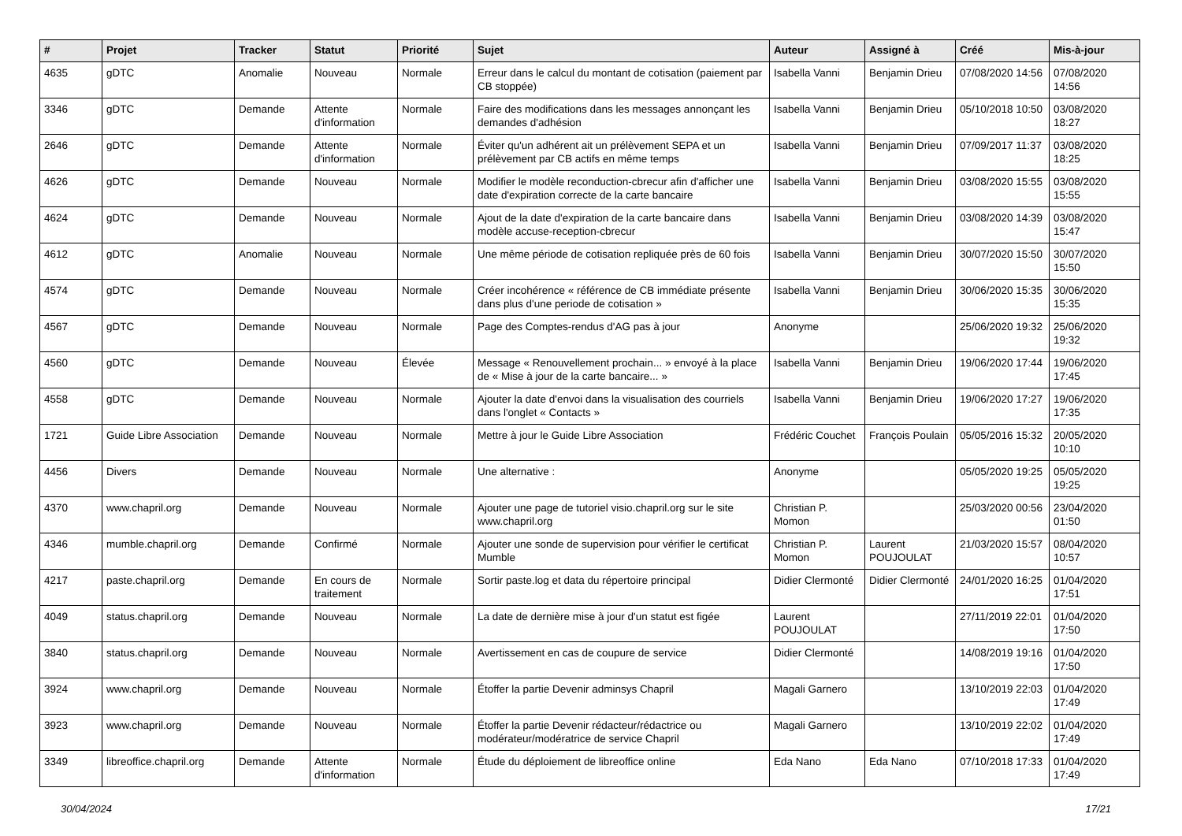| # | Projet | Tracker | Statut | Priorité | Sujet | Auteur | Assigné à | Créé | Mis-à-jour |
| --- | --- | --- | --- | --- | --- | --- | --- | --- | --- |
| 4635 | gDTC | Anomalie | Nouveau | Normale | Erreur dans le calcul du montant de cotisation (paiement par CB stoppée) | Isabella Vanni | Benjamin Drieu | 07/08/2020 14:56 | 07/08/2020 14:56 |
| 3346 | gDTC | Demande | Attente d'information | Normale | Faire des modifications dans les messages annonçant les demandes d'adhésion | Isabella Vanni | Benjamin Drieu | 05/10/2018 10:50 | 03/08/2020 18:27 |
| 2646 | gDTC | Demande | Attente d'information | Normale | Éviter qu'un adhérent ait un prélèvement SEPA et un prélèvement par CB actifs en même temps | Isabella Vanni | Benjamin Drieu | 07/09/2017 11:37 | 03/08/2020 18:25 |
| 4626 | gDTC | Demande | Nouveau | Normale | Modifier le modèle reconduction-cbrecur afin d'afficher une date d'expiration correcte de la carte bancaire | Isabella Vanni | Benjamin Drieu | 03/08/2020 15:55 | 03/08/2020 15:55 |
| 4624 | gDTC | Demande | Nouveau | Normale | Ajout de la date d'expiration de la carte bancaire dans modèle accuse-reception-cbrecur | Isabella Vanni | Benjamin Drieu | 03/08/2020 14:39 | 03/08/2020 15:47 |
| 4612 | gDTC | Anomalie | Nouveau | Normale | Une même période de cotisation repliquée près de 60 fois | Isabella Vanni | Benjamin Drieu | 30/07/2020 15:50 | 30/07/2020 15:50 |
| 4574 | gDTC | Demande | Nouveau | Normale | Créer incohérence « référence de CB immédiate présente dans plus d'une periode de cotisation » | Isabella Vanni | Benjamin Drieu | 30/06/2020 15:35 | 30/06/2020 15:35 |
| 4567 | gDTC | Demande | Nouveau | Normale | Page des Comptes-rendus d'AG pas à jour | Anonyme | | 25/06/2020 19:32 | 25/06/2020 19:32 |
| 4560 | gDTC | Demande | Nouveau | Élevée | Message « Renouvellement prochain... » envoyé à la place de « Mise à jour de la carte bancaire... » | Isabella Vanni | Benjamin Drieu | 19/06/2020 17:44 | 19/06/2020 17:45 |
| 4558 | gDTC | Demande | Nouveau | Normale | Ajouter la date d'envoi dans la visualisation des courriels dans l'onglet « Contacts » | Isabella Vanni | Benjamin Drieu | 19/06/2020 17:27 | 19/06/2020 17:35 |
| 1721 | Guide Libre Association | Demande | Nouveau | Normale | Mettre à jour le Guide Libre Association | Frédéric Couchet | François Poulain | 05/05/2016 15:32 | 20/05/2020 10:10 |
| 4456 | Divers | Demande | Nouveau | Normale | Une alternative : | Anonyme | | 05/05/2020 19:25 | 05/05/2020 19:25 |
| 4370 | www.chapril.org | Demande | Nouveau | Normale | Ajouter une page de tutoriel visio.chapril.org sur le site www.chapril.org | Christian P. Momon | | 25/03/2020 00:56 | 23/04/2020 01:50 |
| 4346 | mumble.chapril.org | Demande | Confirmé | Normale | Ajouter une sonde de supervision pour vérifier le certificat Mumble | Christian P. Momon | Laurent POUJOULAT | 21/03/2020 15:57 | 08/04/2020 10:57 |
| 4217 | paste.chapril.org | Demande | En cours de traitement | Normale | Sortir paste.log et data du répertoire principal | Didier Clermonté | Didier Clermonté | 24/01/2020 16:25 | 01/04/2020 17:51 |
| 4049 | status.chapril.org | Demande | Nouveau | Normale | La date de dernière mise à jour d'un statut est figée | Laurent POUJOULAT | | 27/11/2019 22:01 | 01/04/2020 17:50 |
| 3840 | status.chapril.org | Demande | Nouveau | Normale | Avertissement en cas de coupure de service | Didier Clermonté | | 14/08/2019 19:16 | 01/04/2020 17:50 |
| 3924 | www.chapril.org | Demande | Nouveau | Normale | Étoffer la partie Devenir adminsys Chapril | Magali Garnero | | 13/10/2019 22:03 | 01/04/2020 17:49 |
| 3923 | www.chapril.org | Demande | Nouveau | Normale | Étoffer la partie Devenir rédacteur/rédactrice ou modérateur/modératrice de service Chapril | Magali Garnero | | 13/10/2019 22:02 | 01/04/2020 17:49 |
| 3349 | libreoffice.chapril.org | Demande | Attente d'information | Normale | Étude du déploiement de libreoffice online | Eda Nano | Eda Nano | 07/10/2018 17:33 | 01/04/2020 17:49 |
30/04/2024 17/21